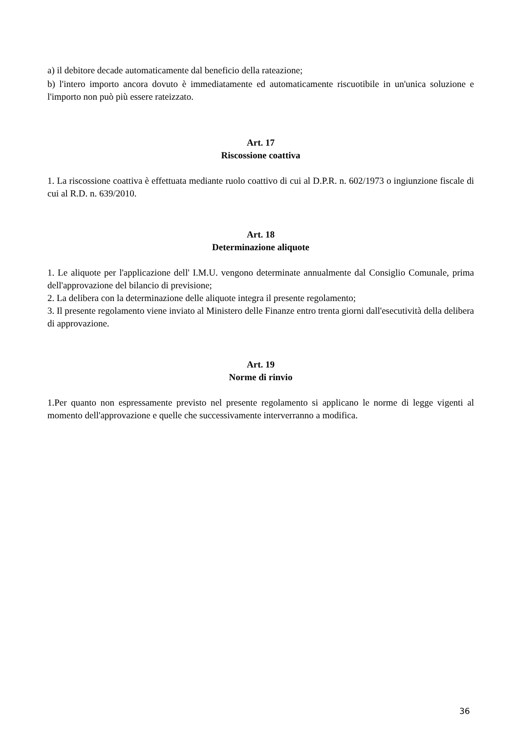a) il debitore decade automaticamente dal beneficio della rateazione;
b) l'intero importo ancora dovuto è immediatamente ed automaticamente riscuotibile in un'unica soluzione e l'importo non può più essere rateizzato.
Art. 17
Riscossione coattiva
1. La riscossione coattiva è effettuata mediante ruolo coattivo di cui al D.P.R. n. 602/1973 o ingiunzione fiscale di cui al R.D. n. 639/2010.
Art. 18
Determinazione aliquote
1. Le aliquote per l'applicazione dell' I.M.U. vengono determinate annualmente dal Consiglio Comunale, prima dell'approvazione del bilancio di previsione;
2. La delibera con la determinazione delle aliquote integra il presente regolamento;
3. Il presente regolamento viene inviato al Ministero delle Finanze entro trenta giorni dall'esecutività della delibera di approvazione.
Art. 19
Norme di rinvio
1.Per quanto non espressamente previsto nel presente regolamento si applicano le norme di legge vigenti al momento dell'approvazione e quelle che successivamente interverranno a modifica.
36